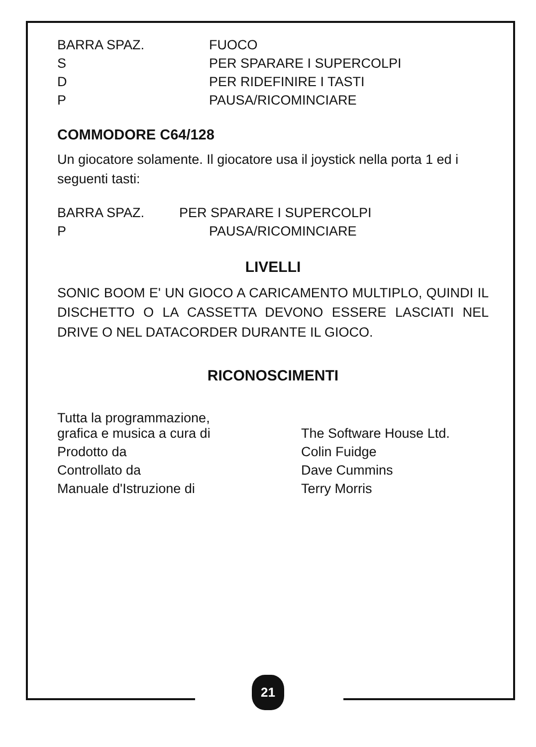| BARRA SPAZ. | FUOCO |
| S | PER SPARARE I SUPERCOLPI |
| D | PER RIDEFINIRE I TASTI |
| P | PAUSA/RICOMINCIARE |
COMMODORE C64/128
Un giocatore solamente. Il giocatore usa il joystick nella porta 1 ed i seguenti tasti:
| BARRA SPAZ. | PER SPARARE I SUPERCOLPI |
| P | PAUSA/RICOMINCIARE |
LIVELLI
SONIC BOOM E' UN GIOCO A CARICAMENTO MULTIPLO, QUINDI IL DISCHETTO O LA CASSETTA DEVONO ESSERE LASCIATI NEL DRIVE O NEL DATACORDER DURANTE IL GIOCO.
RICONOSCIMENTI
| Tutta la programmazione, grafica e musica a cura di | The Software House Ltd. |
| Prodotto da | Colin Fuidge |
| Controllato da | Dave Cummins |
| Manuale d'Istruzione di | Terry Morris |
21